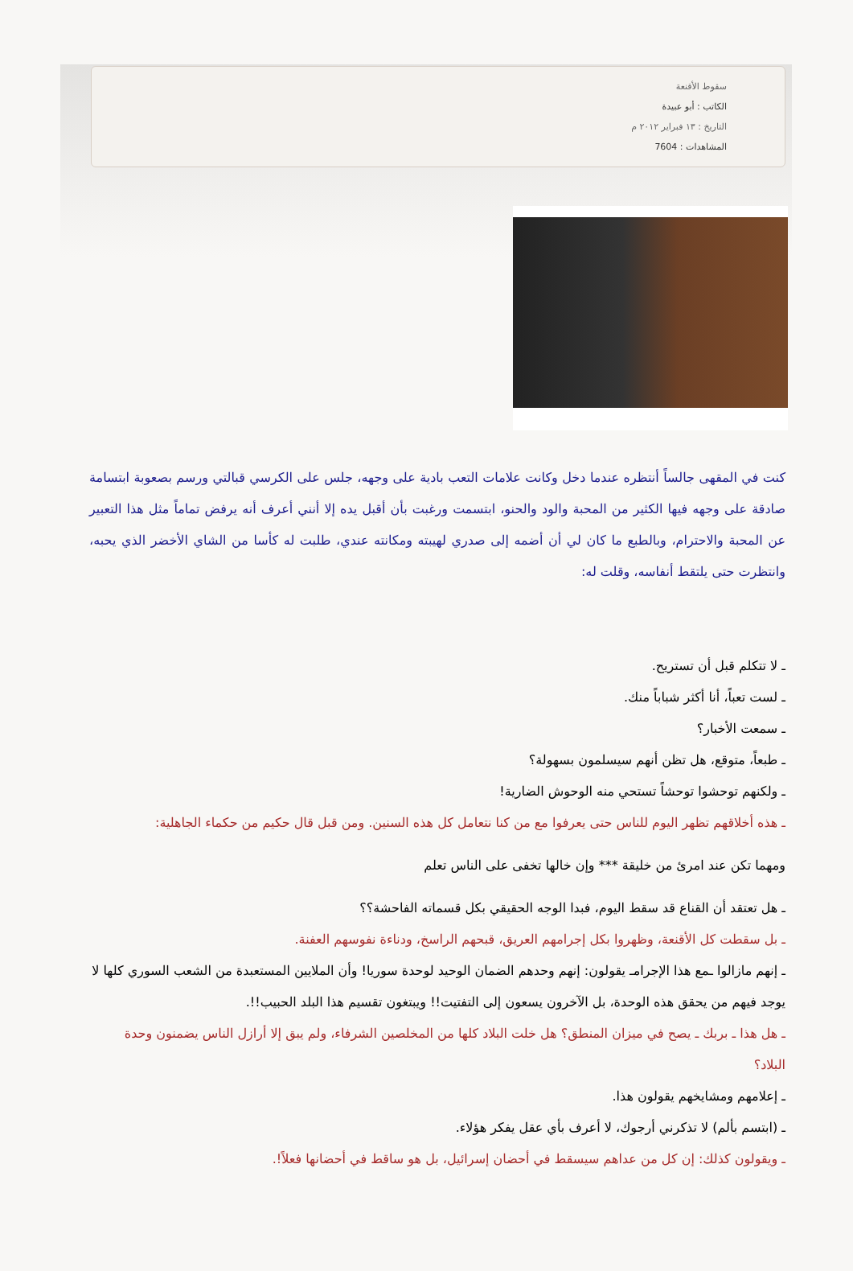سقوط الأقنعة
الكاتب : أبو عبيدة
التاريخ : ١٣ فبراير ٢٠١٢ م
المشاهدات : 7604
كنت في المقهى جالساً أنتظره عندما دخل وكانت علامات التعب بادية على وجهه، جلس على الكرسي قبالتي ورسم بصعوبة ابتسامة صادقة على وجهه فيها الكثير من المحبة والود والحنو، ابتسمت ورغبت بأن أقبل يده إلا أنني أعرف أنه يرفض تماماً مثل هذا التعبير عن المحبة والاحترام، وبالطبع ما كان لي أن أضمه إلى صدري لهيبته ومكانته عندي، طلبت له كأسا من الشاي الأخضر الذي يحبه، وانتظرت حتى يلتقط أنفاسه، وقلت له:
ـ لا تتكلم قبل أن تستريح.
ـ لست تعباً، أنا أكثر شباباً منك.
ـ سمعت الأخبار؟
ـ طبعاً، متوقع، هل تظن أنهم سيسلمون بسهولة؟
ـ ولكنهم توحشوا توحشاً تستحي منه الوحوش الضارية!
ـ هذه أخلاقهم تظهر اليوم للناس حتى يعرفوا مع من كنا نتعامل كل هذه السنين. ومن قبل قال حكيم من حكماء الجاهلية:
ومهما تكن عند امرئ من خليقة *** وإن خالها تخفى على الناس تعلم
ـ هل تعتقد أن القناع قد سقط اليوم، فبدا الوجه الحقيقي بكل قسماته الفاحشة؟؟
ـ بل سقطت كل الأقنعة، وظهروا بكل إجرامهم العريق، قبحهم الراسخ، ودناءة نفوسهم العفنة.
ـ إنهم مازالوا ـمع هذا الإجرامـ يقولون: إنهم وحدهم الضمان الوحيد لوحدة سوريا! وأن الملايين المستعبدة من الشعب السوري كلها لا يوجد فيهم من يحقق هذه الوحدة، بل الآخرون يسعون إلى التفتيت!! ويبتغون تقسيم هذا البلد الحبيب!!.
ـ هل هذا ـ بربك ـ يصح في ميزان المنطق؟ هل خلت البلاد كلها من المخلصين الشرفاء، ولم يبق إلا أرازل الناس يضمنون وحدة البلاد؟
ـ إعلامهم ومشايخهم يقولون هذا.
ـ (ابتسم بألم) لا تذكرني أرجوك، لا أعرف بأي عقل يفكر هؤلاء.
ـ ويقولون كذلك: إن كل من عداهم سيسقط في أحضان إسرائيل، بل هو ساقط في أحضانها فعلاً!.